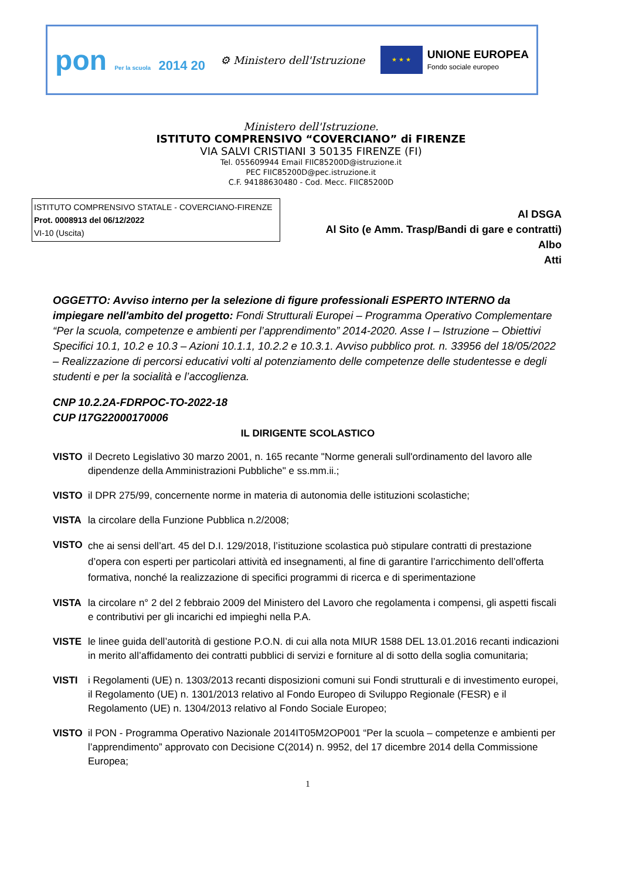pon Per la scuola 2014 20
⚙ Ministero dell'Istruzione
★ ★ ★
UNIONE EUROPEA
Fondo sociale europeo
Ministero dell'Istruzione.
ISTITUTO COMPRENSIVO “COVERCIANO” di FIRENZE
VIA SALVI CRISTIANI 3 50135 FIRENZE (FI)
Tel. 055609944 Email FIIC85200D@istruzione.it
PEC FIIC85200D@pec.istruzione.it
C.F. 94188630480 - Cod. Mecc. FIIC85200D
ISTITUTO COMPRENSIVO STATALE - COVERCIANO-FIRENZE
Prot. 0008913 del 06/12/2022
VI-10 (Uscita)
Al DSGA
Al Sito (e Amm. Trasp/Bandi di gare e contratti)
Albo
Atti
OGGETTO: Avviso interno per la selezione di figure professionali ESPERTO INTERNO da impiegare nell'ambito del progetto: Fondi Strutturali Europei – Programma Operativo Complementare “Per la scuola, competenze e ambienti per l’apprendimento” 2014-2020. Asse I – Istruzione – Obiettivi Specifici 10.1, 10.2 e 10.3 – Azioni 10.1.1, 10.2.2 e 10.3.1. Avviso pubblico prot. n. 33956 del 18/05/2022 – Realizzazione di percorsi educativi volti al potenziamento delle competenze delle studentesse e degli studenti e per la socialità e l’accoglienza.
CNP 10.2.2A-FDRPOC-TO-2022-18
CUP I17G22000170006
IL DIRIGENTE SCOLASTICO
VISTO il Decreto Legislativo 30 marzo 2001, n. 165 recante "Norme generali sull'ordinamento del lavoro alle dipendenze della Amministrazioni Pubbliche" e ss.mm.ii.;
VISTO il DPR 275/99, concernente norme in materia di autonomia delle istituzioni scolastiche;
VISTA la circolare della Funzione Pubblica n.2/2008;
VISTO che ai sensi dell’art. 45 del D.I. 129/2018, l’istituzione scolastica può stipulare contratti di prestazione d’opera con esperti per particolari attività ed insegnamenti, al fine di garantire l’arricchimento dell’offerta formativa, nonché la realizzazione di specifici programmi di ricerca e di sperimentazione
VISTA la circolare n° 2 del 2 febbraio 2009 del Ministero del Lavoro che regolamenta i compensi, gli aspetti fiscali e contributivi per gli incarichi ed impieghi nella P.A.
VISTE le linee guida dell’autorità di gestione P.O.N. di cui alla nota MIUR 1588 DEL 13.01.2016 recanti indicazioni in merito all’affidamento dei contratti pubblici di servizi e forniture al di sotto della soglia comunitaria;
VISTI i Regolamenti (UE) n. 1303/2013 recanti disposizioni comuni sui Fondi strutturali e di investimento europei, il Regolamento (UE) n. 1301/2013 relativo al Fondo Europeo di Sviluppo Regionale (FESR) e il Regolamento (UE) n. 1304/2013 relativo al Fondo Sociale Europeo;
VISTO il PON - Programma Operativo Nazionale 2014IT05M2OP001 “Per la scuola – competenze e ambienti per l’apprendimento” approvato con Decisione C(2014) n. 9952, del 17 dicembre 2014 della Commissione Europea;
1